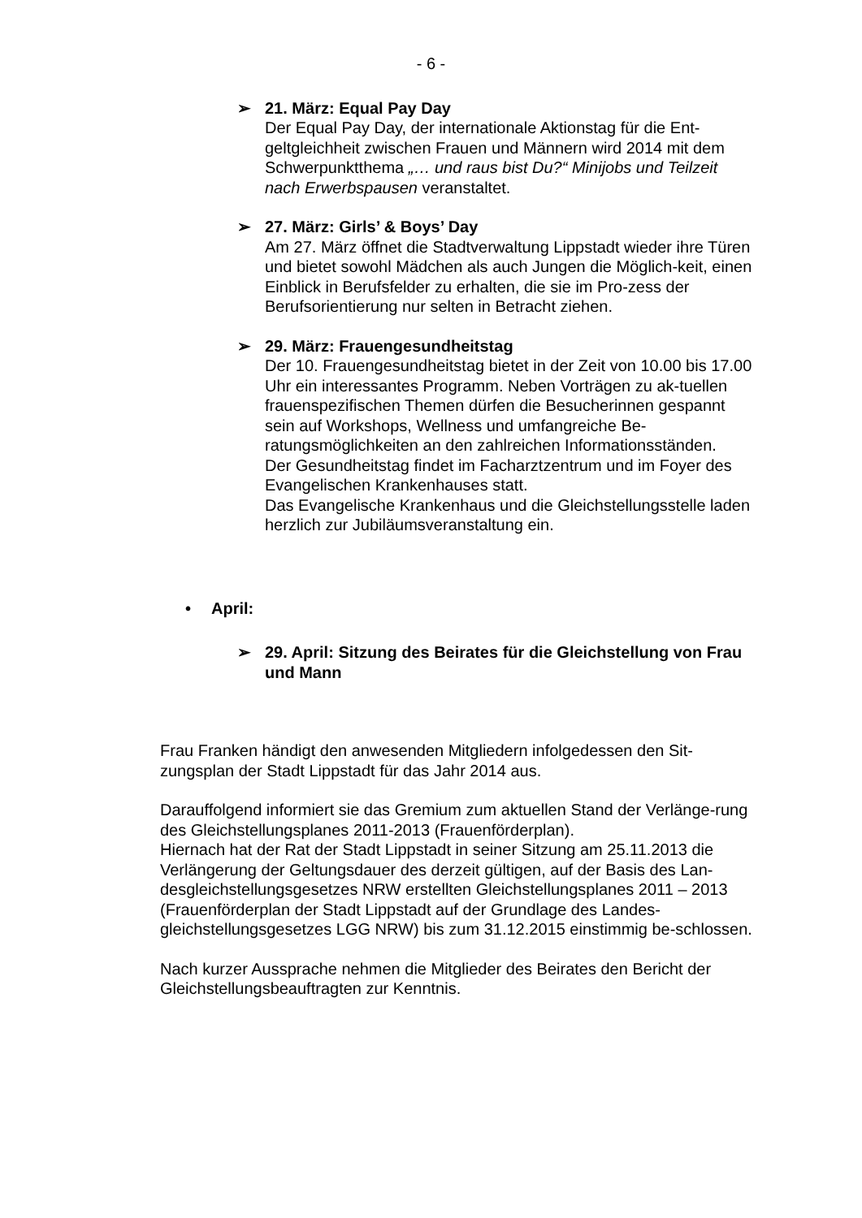- 6 -
➢ 21. März: Equal Pay Day
Der Equal Pay Day, der internationale Aktionstag für die Ent-geltgleichheit zwischen Frauen und Männern wird 2014 mit dem Schwerpunktthema „… und raus bist Du?“ Minijobs und Teilzeit nach Erwerbspausen veranstaltet.
➢ 27. März: Girls’ & Boys’ Day
Am 27. März öffnet die Stadtverwaltung Lippstadt wieder ihre Türen und bietet sowohl Mädchen als auch Jungen die Möglich-keit, einen Einblick in Berufsfelder zu erhalten, die sie im Pro-zess der Berufsorientierung nur selten in Betracht ziehen.
➢ 29. März: Frauengesundheitstag
Der 10. Frauengesundheitstag bietet in der Zeit von 10.00 bis 17.00 Uhr ein interessantes Programm. Neben Vorträgen zu ak-tuellen frauenspezifischen Themen dürfen die Besucherinnen gespannt sein auf Workshops, Wellness und umfangreiche Be-ratungsmöglichkeiten an den zahlreichen Informationsständen.
Der Gesundheitstag findet im Facharztzentrum und im Foyer des Evangelischen Krankenhauses statt.
Das Evangelische Krankenhaus und die Gleichstellungsstelle laden herzlich zur Jubiläumsveranstaltung ein.
• April:
➢ 29. April: Sitzung des Beirates für die Gleichstellung von Frau und Mann
Frau Franken händigt den anwesenden Mitgliedern infolgedessen den Sit-zungsplan der Stadt Lippstadt für das Jahr 2014 aus.
Darauffolgend informiert sie das Gremium zum aktuellen Stand der Verlänge-rung des Gleichstellungsplanes 2011-2013 (Frauenförderplan).
Hiernach hat der Rat der Stadt Lippstadt in seiner Sitzung am 25.11.2013 die Verlängerung der Geltungsdauer des derzeit gültigen, auf der Basis des Lan-desgleichstellungsgesetzes NRW erstellten Gleichstellungsplanes 2011 – 2013 (Frauenförderplan der Stadt Lippstadt auf der Grundlage des Landes-gleichstellungsgesetzes LGG NRW) bis zum 31.12.2015 einstimmig be-schlossen.
Nach kurzer Aussprache nehmen die Mitglieder des Beirates den Bericht der Gleichstellungsbeauftragten zur Kenntnis.